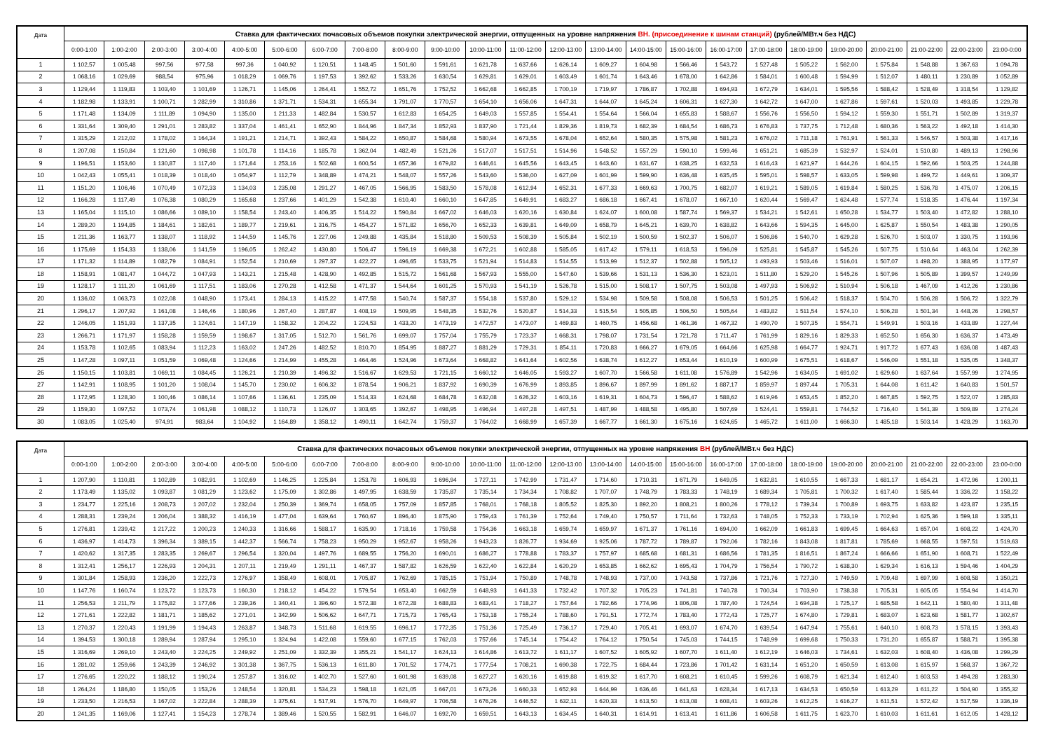| Дата | Ставка для фактических почасовых объемов покупки электрической энергии, отпущенных на уровне напряжения ВН. (присоединение к шинам станций) (рублей/МВт.ч без НДС) | | | | | | | | | | | | | | | | | | | | | | | |
| --- | --- | --- | --- | --- | --- | --- | --- | --- | --- | --- | --- | --- | --- | --- | --- | --- | --- | --- | --- | --- | --- | --- | --- | --- |
| | 0:00-1:00 | 1:00-2:00 | 2:00-3:00 | 3:00-4:00 | 4:00-5:00 | 5:00-6:00 | 6:00-7:00 | 7:00-8:00 | 8:00-9:00 | 9:00-10:00 | 10:00-11:00 | 11:00-12:00 | 12:00-13:00 | 13:00-14:00 | 14:00-15:00 | 15:00-16:00 | 16:00-17:00 | 17:00-18:00 | 18:00-19:00 | 19:00-20:00 | 20:00-21:00 | 21:00-22:00 | 22:00-23:00 | 23:00-0:00 |
| 1 | 1 102,57 | 1 005,48 | 997,56 | 977,58 | 997,36 | 1 040,92 | 1 120,51 | 1 148,45 | 1 501,60 | 1 591,61 | 1 621,78 | 1 637,66 | 1 626,14 | 1 609,27 | 1 604,98 | 1 566,46 | 1 543,72 | 1 527,48 | 1 505,22 | 1 562,00 | 1 575,84 | 1 548,88 | 1 367,63 | 1 094,78 |
| 2 | 1 068,16 | 1 029,69 | 988,54 | 975,96 | 1 018,29 | 1 069,76 | 1 197,53 | 1 392,62 | 1 533,26 | 1 630,54 | 1 629,81 | 1 629,01 | 1 603,49 | 1 601,74 | 1 643,46 | 1 678,00 | 1 642,86 | 1 584,01 | 1 600,48 | 1 594,99 | 1 512,07 | 1 480,11 | 1 230,89 | 1 052,89 |
| 3 | 1 129,44 | 1 119,83 | 1 103,40 | 1 101,69 | 1 126,71 | 1 145,06 | 1 264,41 | 1 552,72 | 1 651,76 | 1 752,52 | 1 662,68 | 1 662,85 | 1 700,19 | 1 719,97 | 1 786,87 | 1 702,88 | 1 694,93 | 1 672,79 | 1 634,01 | 1 595,56 | 1 588,42 | 1 528,49 | 1 318,54 | 1 129,82 |
| 4 | 1 182,98 | 1 133,91 | 1 100,71 | 1 282,99 | 1 310,86 | 1 371,71 | 1 534,31 | 1 655,34 | 1 791,07 | 1 770,57 | 1 654,10 | 1 656,06 | 1 647,31 | 1 644,07 | 1 645,24 | 1 606,31 | 1 627,30 | 1 642,72 | 1 647,00 | 1 627,86 | 1 597,61 | 1 520,03 | 1 493,85 | 1 229,78 |
| 5 | 1 171,48 | 1 134,09 | 1 111,89 | 1 094,90 | 1 135,00 | 1 211,33 | 1 482,84 | 1 530,57 | 1 612,83 | 1 654,25 | 1 649,03 | 1 557,85 | 1 554,41 | 1 554,64 | 1 566,04 | 1 655,83 | 1 588,67 | 1 556,76 | 1 556,50 | 1 594,12 | 1 559,30 | 1 551,71 | 1 502,89 | 1 319,37 |
| 6 | 1 331,64 | 1 309,40 | 1 291,01 | 1 283,82 | 1 337,04 | 1 461,41 | 1 652,90 | 1 844,96 | 1 847,34 | 1 852,93 | 1 837,90 | 1 721,44 | 1 829,36 | 1 819,73 | 1 682,39 | 1 684,54 | 1 686,73 | 1 676,83 | 1 737,75 | 1 712,48 | 1 680,36 | 1 563,22 | 1 492,18 | 1 414,30 |
| 7 | 1 315,29 | 1 212,02 | 1 178,02 | 1 164,34 | 1 191,21 | 1 214,71 | 1 392,43 | 1 584,22 | 1 650,87 | 1 584,68 | 1 580,94 | 1 673,55 | 1 678,04 | 1 652,64 | 1 580,35 | 1 575,98 | 1 581,23 | 1 676,02 | 1 711,18 | 1 761,91 | 1 561,33 | 1 546,57 | 1 503,38 | 1 417,16 |
| 8 | 1 207,08 | 1 150,84 | 1 121,60 | 1 098,98 | 1 101,78 | 1 114,16 | 1 185,78 | 1 362,04 | 1 482,49 | 1 521,26 | 1 517,07 | 1 517,51 | 1 514,96 | 1 548,52 | 1 557,29 | 1 590,10 | 1 599,46 | 1 651,21 | 1 685,39 | 1 532,97 | 1 524,01 | 1 510,80 | 1 489,13 | 1 298,96 |
| 9 | 1 196,51 | 1 153,60 | 1 130,87 | 1 117,40 | 1 171,64 | 1 253,16 | 1 502,68 | 1 600,54 | 1 657,36 | 1 679,82 | 1 646,61 | 1 645,56 | 1 643,45 | 1 643,60 | 1 631,67 | 1 638,25 | 1 632,53 | 1 616,43 | 1 621,97 | 1 644,26 | 1 604,15 | 1 592,66 | 1 503,25 | 1 244,88 |
| 10 | 1 042,43 | 1 055,41 | 1 018,39 | 1 018,40 | 1 054,97 | 1 112,79 | 1 348,89 | 1 474,21 | 1 548,07 | 1 557,26 | 1 543,60 | 1 536,00 | 1 627,09 | 1 601,99 | 1 599,90 | 1 636,48 | 1 635,45 | 1 595,01 | 1 598,57 | 1 633,05 | 1 599,98 | 1 499,72 | 1 449,61 | 1 309,37 |
| 11 | 1 151,20 | 1 106,46 | 1 070,49 | 1 072,33 | 1 134,03 | 1 235,08 | 1 291,27 | 1 467,05 | 1 566,95 | 1 583,50 | 1 578,08 | 1 612,94 | 1 652,31 | 1 677,33 | 1 669,63 | 1 700,75 | 1 682,07 | 1 619,21 | 1 589,05 | 1 619,84 | 1 580,25 | 1 536,78 | 1 475,07 | 1 206,15 |
| 12 | 1 166,28 | 1 117,49 | 1 076,38 | 1 080,29 | 1 165,68 | 1 237,66 | 1 401,29 | 1 542,38 | 1 610,40 | 1 660,10 | 1 647,85 | 1 649,91 | 1 683,27 | 1 686,18 | 1 667,41 | 1 678,07 | 1 667,10 | 1 620,44 | 1 569,47 | 1 624,48 | 1 577,74 | 1 518,35 | 1 476,44 | 1 197,34 |
| 13 | 1 165,04 | 1 115,10 | 1 086,66 | 1 089,10 | 1 158,54 | 1 243,40 | 1 406,35 | 1 514,22 | 1 590,84 | 1 667,02 | 1 646,03 | 1 620,16 | 1 630,84 | 1 624,07 | 1 600,08 | 1 587,74 | 1 569,37 | 1 534,21 | 1 542,61 | 1 650,28 | 1 534,77 | 1 503,40 | 1 472,82 | 1 288,10 |
| 14 | 1 289,20 | 1 194,85 | 1 184,61 | 1 182,61 | 1 189,77 | 1 219,61 | 1 316,75 | 1 454,27 | 1 571,82 | 1 656,70 | 1 652,33 | 1 639,81 | 1 649,09 | 1 658,79 | 1 645,21 | 1 639,70 | 1 638,82 | 1 643,66 | 1 594,35 | 1 645,00 | 1 625,87 | 1 550,54 | 1 483,38 | 1 290,05 |
| 15 | 1 211,36 | 1 163,77 | 1 138,07 | 1 118,92 | 1 144,59 | 1 145,76 | 1 227,06 | 1 249,88 | 1 435,84 | 1 518,80 | 1 509,53 | 1 508,39 | 1 505,84 | 1 502,19 | 1 500,59 | 1 502,37 | 1 506,07 | 1 506,86 | 1 540,70 | 1 629,28 | 1 526,70 | 1 503,07 | 1 330,75 | 1 193,96 |
| 16 | 1 175,69 | 1 154,33 | 1 138,06 | 1 141,59 | 1 196,05 | 1 262,42 | 1 430,80 | 1 506,47 | 1 596,19 | 1 669,38 | 1 672,21 | 1 602,88 | 1 585,05 | 1 617,42 | 1 579,11 | 1 618,53 | 1 596,09 | 1 525,81 | 1 545,87 | 1 545,26 | 1 507,75 | 1 510,64 | 1 463,04 | 1 262,39 |
| 17 | 1 171,32 | 1 114,89 | 1 082,79 | 1 084,91 | 1 152,54 | 1 210,69 | 1 297,37 | 1 422,27 | 1 496,65 | 1 533,75 | 1 521,94 | 1 514,83 | 1 514,55 | 1 513,99 | 1 512,37 | 1 502,88 | 1 505,12 | 1 493,93 | 1 503,46 | 1 516,01 | 1 507,07 | 1 498,20 | 1 388,95 | 1 177,97 |
| 18 | 1 158,91 | 1 081,47 | 1 044,72 | 1 047,93 | 1 143,21 | 1 215,48 | 1 428,90 | 1 492,85 | 1 515,72 | 1 561,68 | 1 567,93 | 1 555,00 | 1 547,60 | 1 539,66 | 1 531,13 | 1 536,30 | 1 523,01 | 1 511,80 | 1 529,20 | 1 545,26 | 1 507,96 | 1 505,89 | 1 399,57 | 1 249,99 |
| 19 | 1 128,17 | 1 111,20 | 1 061,69 | 1 117,51 | 1 183,06 | 1 270,28 | 1 412,58 | 1 471,37 | 1 544,64 | 1 601,25 | 1 570,93 | 1 541,19 | 1 526,78 | 1 515,00 | 1 508,17 | 1 507,75 | 1 503,08 | 1 497,93 | 1 506,92 | 1 510,94 | 1 506,18 | 1 467,09 | 1 412,26 | 1 230,86 |
| 20 | 1 136,02 | 1 063,73 | 1 022,08 | 1 048,90 | 1 173,41 | 1 284,13 | 1 415,22 | 1 477,58 | 1 540,74 | 1 587,37 | 1 554,18 | 1 537,80 | 1 529,12 | 1 534,98 | 1 509,58 | 1 508,08 | 1 506,53 | 1 501,25 | 1 506,42 | 1 518,37 | 1 504,70 | 1 506,28 | 1 506,72 | 1 322,79 |
| 21 | 1 296,17 | 1 207,92 | 1 161,08 | 1 146,46 | 1 180,96 | 1 267,40 | 1 287,87 | 1 408,19 | 1 509,95 | 1 548,35 | 1 532,76 | 1 520,87 | 1 514,33 | 1 515,54 | 1 505,85 | 1 506,50 | 1 505,64 | 1 483,82 | 1 511,54 | 1 574,10 | 1 506,28 | 1 501,34 | 1 448,26 | 1 298,57 |
| 22 | 1 246,05 | 1 151,93 | 1 137,35 | 1 124,61 | 1 147,19 | 1 158,32 | 1 204,22 | 1 224,53 | 1 433,20 | 1 473,19 | 1 472,57 | 1 473,07 | 1 469,83 | 1 460,75 | 1 456,68 | 1 461,36 | 1 467,32 | 1 490,70 | 1 507,35 | 1 554,71 | 1 549,91 | 1 503,16 | 1 433,89 | 1 227,44 |
| 23 | 1 266,71 | 1 171,97 | 1 158,28 | 1 159,59 | 1 198,67 | 1 317,05 | 1 512,70 | 1 561,76 | 1 699,07 | 1 757,04 | 1 755,79 | 1 723,37 | 1 668,31 | 1 798,07 | 1 731,54 | 1 721,78 | 1 711,47 | 1 761,99 | 1 829,16 | 1 829,33 | 1 652,50 | 1 656,30 | 1 636,37 | 1 473,49 |
| 24 | 1 153,78 | 1 102,65 | 1 083,94 | 1 112,23 | 1 163,02 | 1 247,26 | 1 482,52 | 1 810,70 | 1 854,95 | 1 887,27 | 1 881,29 | 1 729,31 | 1 854,11 | 1 720,83 | 1 666,27 | 1 679,05 | 1 664,66 | 1 625,98 | 1 664,77 | 1 924,71 | 1 917,72 | 1 677,43 | 1 636,08 | 1 487,43 |
| 25 | 1 147,28 | 1 097,11 | 1 051,59 | 1 069,48 | 1 124,66 | 1 214,99 | 1 455,28 | 1 464,46 | 1 524,96 | 1 673,64 | 1 668,82 | 1 641,64 | 1 602,56 | 1 638,74 | 1 612,27 | 1 653,44 | 1 610,19 | 1 600,99 | 1 675,51 | 1 618,67 | 1 546,09 | 1 551,18 | 1 535,05 | 1 348,37 |
| 26 | 1 150,15 | 1 103,81 | 1 069,11 | 1 084,45 | 1 126,21 | 1 210,39 | 1 496,32 | 1 516,67 | 1 629,53 | 1 721,15 | 1 660,12 | 1 646,05 | 1 593,27 | 1 607,70 | 1 566,58 | 1 611,08 | 1 576,89 | 1 542,96 | 1 634,05 | 1 691,02 | 1 629,60 | 1 637,64 | 1 557,99 | 1 274,95 |
| 27 | 1 142,91 | 1 108,95 | 1 101,20 | 1 108,04 | 1 145,70 | 1 230,02 | 1 606,32 | 1 878,54 | 1 906,21 | 1 837,92 | 1 690,39 | 1 676,99 | 1 893,85 | 1 896,67 | 1 897,99 | 1 891,62 | 1 887,17 | 1 859,97 | 1 897,44 | 1 705,31 | 1 644,08 | 1 611,42 | 1 640,83 | 1 501,57 |
| 28 | 1 172,95 | 1 128,30 | 1 100,46 | 1 086,14 | 1 107,66 | 1 136,61 | 1 235,09 | 1 514,33 | 1 624,68 | 1 684,78 | 1 632,08 | 1 626,32 | 1 603,16 | 1 619,31 | 1 604,73 | 1 596,47 | 1 588,62 | 1 619,96 | 1 653,45 | 1 852,20 | 1 667,85 | 1 592,75 | 1 522,07 | 1 285,83 |
| 29 | 1 159,30 | 1 097,52 | 1 073,74 | 1 061,98 | 1 088,12 | 1 110,73 | 1 126,07 | 1 303,65 | 1 392,67 | 1 498,95 | 1 496,94 | 1 497,28 | 1 497,51 | 1 487,99 | 1 488,58 | 1 495,80 | 1 507,69 | 1 524,41 | 1 559,81 | 1 744,52 | 1 716,40 | 1 541,39 | 1 509,89 | 1 274,24 |
| 30 | 1 083,05 | 1 025,40 | 974,91 | 983,64 | 1 104,92 | 1 164,89 | 1 358,12 | 1 490,11 | 1 642,74 | 1 759,37 | 1 764,02 | 1 668,99 | 1 657,39 | 1 667,77 | 1 661,30 | 1 675,16 | 1 624,65 | 1 465,72 | 1 611,00 | 1 666,30 | 1 485,18 | 1 503,14 | 1 428,29 | 1 163,70 |
| Дата | Ставка для фактических почасовых объемов покупки электрической энергии, отпущенных на уровне напряжения ВН (рублей/МВт.ч без НДС) | | | | | | | | | | | | | | | | | | | | | | | |
| --- | --- | --- | --- | --- | --- | --- | --- | --- | --- | --- | --- | --- | --- | --- | --- | --- | --- | --- | --- | --- | --- | --- | --- | --- |
| | 0:00-1:00 | 1:00-2:00 | 2:00-3:00 | 3:00-4:00 | 4:00-5:00 | 5:00-6:00 | 6:00-7:00 | 7:00-8:00 | 8:00-9:00 | 9:00-10:00 | 10:00-11:00 | 11:00-12:00 | 12:00-13:00 | 13:00-14:00 | 14:00-15:00 | 15:00-16:00 | 16:00-17:00 | 17:00-18:00 | 18:00-19:00 | 19:00-20:00 | 20:00-21:00 | 21:00-22:00 | 22:00-23:00 | 23:00-0:00 |
| 1 | 1 207,90 | 1 110,81 | 1 102,89 | 1 082,91 | 1 102,69 | 1 146,25 | 1 225,84 | 1 253,78 | 1 606,93 | 1 696,94 | 1 727,11 | 1 742,99 | 1 731,47 | 1 714,60 | 1 710,31 | 1 671,79 | 1 649,05 | 1 632,81 | 1 610,55 | 1 667,33 | 1 681,17 | 1 654,21 | 1 472,96 | 1 200,11 |
| 2 | 1 173,49 | 1 135,02 | 1 093,87 | 1 081,29 | 1 123,62 | 1 175,09 | 1 302,86 | 1 497,95 | 1 638,59 | 1 735,87 | 1 735,14 | 1 734,34 | 1 708,82 | 1 707,07 | 1 748,79 | 1 783,33 | 1 748,19 | 1 689,34 | 1 705,81 | 1 700,32 | 1 617,40 | 1 585,44 | 1 336,22 | 1 158,22 |
| 3 | 1 234,77 | 1 225,16 | 1 208,73 | 1 207,02 | 1 232,04 | 1 250,39 | 1 369,74 | 1 658,05 | 1 757,09 | 1 857,85 | 1 768,01 | 1 768,18 | 1 805,52 | 1 825,30 | 1 892,20 | 1 808,21 | 1 800,26 | 1 778,12 | 1 739,34 | 1 700,89 | 1 693,75 | 1 633,82 | 1 423,87 | 1 235,15 |
| 4 | 1 288,31 | 1 239,24 | 1 206,04 | 1 388,32 | 1 416,19 | 1 477,04 | 1 639,64 | 1 760,67 | 1 896,40 | 1 875,90 | 1 759,43 | 1 761,39 | 1 752,64 | 1 749,40 | 1 750,57 | 1 711,64 | 1 732,63 | 1 748,05 | 1 752,33 | 1 733,19 | 1 702,94 | 1 625,36 | 1 599,18 | 1 335,11 |
| 5 | 1 276,81 | 1 239,42 | 1 217,22 | 1 200,23 | 1 240,33 | 1 316,66 | 1 588,17 | 1 635,90 | 1 718,16 | 1 759,58 | 1 754,36 | 1 663,18 | 1 659,74 | 1 659,97 | 1 671,37 | 1 761,16 | 1 694,00 | 1 662,09 | 1 661,83 | 1 699,45 | 1 664,63 | 1 657,04 | 1 608,22 | 1 424,70 |
| 6 | 1 436,97 | 1 414,73 | 1 396,34 | 1 389,15 | 1 442,37 | 1 566,74 | 1 758,23 | 1 950,29 | 1 952,67 | 1 958,26 | 1 943,23 | 1 826,77 | 1 934,69 | 1 925,06 | 1 787,72 | 1 789,87 | 1 792,06 | 1 782,16 | 1 843,08 | 1 817,81 | 1 785,69 | 1 668,55 | 1 597,51 | 1 519,63 |
| 7 | 1 420,62 | 1 317,35 | 1 283,35 | 1 269,67 | 1 296,54 | 1 320,04 | 1 497,76 | 1 689,55 | 1 756,20 | 1 690,01 | 1 686,27 | 1 778,88 | 1 783,37 | 1 757,97 | 1 685,68 | 1 681,31 | 1 686,56 | 1 781,35 | 1 816,51 | 1 867,24 | 1 666,66 | 1 651,90 | 1 608,71 | 1 522,49 |
| 8 | 1 312,41 | 1 256,17 | 1 226,93 | 1 204,31 | 1 207,11 | 1 219,49 | 1 291,11 | 1 467,37 | 1 587,82 | 1 626,59 | 1 622,40 | 1 622,84 | 1 620,29 | 1 653,85 | 1 662,62 | 1 695,43 | 1 704,79 | 1 756,54 | 1 790,72 | 1 638,30 | 1 629,34 | 1 616,13 | 1 594,46 | 1 404,29 |
| 9 | 1 301,84 | 1 258,93 | 1 236,20 | 1 222,73 | 1 276,97 | 1 358,49 | 1 608,01 | 1 705,87 | 1 762,69 | 1 785,15 | 1 751,94 | 1 750,89 | 1 748,78 | 1 748,93 | 1 737,00 | 1 743,58 | 1 737,86 | 1 721,76 | 1 727,30 | 1 749,59 | 1 709,48 | 1 697,99 | 1 608,58 | 1 350,21 |
| 10 | 1 147,76 | 1 160,74 | 1 123,72 | 1 123,73 | 1 160,30 | 1 218,12 | 1 454,22 | 1 579,54 | 1 653,40 | 1 662,59 | 1 648,93 | 1 641,33 | 1 732,42 | 1 707,32 | 1 705,23 | 1 741,81 | 1 740,78 | 1 700,34 | 1 703,90 | 1 738,38 | 1 705,31 | 1 605,05 | 1 554,94 | 1 414,70 |
| 11 | 1 256,53 | 1 211,79 | 1 175,82 | 1 177,66 | 1 239,36 | 1 340,41 | 1 396,60 | 1 572,38 | 1 672,28 | 1 688,83 | 1 683,41 | 1 718,27 | 1 757,64 | 1 782,66 | 1 774,96 | 1 806,08 | 1 787,40 | 1 724,54 | 1 694,38 | 1 725,17 | 1 685,58 | 1 642,11 | 1 580,40 | 1 311,48 |
| 12 | 1 271,61 | 1 222,82 | 1 181,71 | 1 185,62 | 1 271,01 | 1 342,99 | 1 506,62 | 1 647,71 | 1 715,73 | 1 765,43 | 1 753,18 | 1 755,24 | 1 788,60 | 1 791,51 | 1 772,74 | 1 783,40 | 1 772,43 | 1 725,77 | 1 674,80 | 1 729,81 | 1 683,07 | 1 623,68 | 1 581,77 | 1 302,67 |
| 13 | 1 270,37 | 1 220,43 | 1 191,99 | 1 194,43 | 1 263,87 | 1 348,73 | 1 511,68 | 1 619,55 | 1 696,17 | 1 772,35 | 1 751,36 | 1 725,49 | 1 736,17 | 1 729,40 | 1 705,41 | 1 693,07 | 1 674,70 | 1 639,54 | 1 647,94 | 1 755,61 | 1 640,10 | 1 608,73 | 1 578,15 | 1 393,43 |
| 14 | 1 394,53 | 1 300,18 | 1 289,94 | 1 287,94 | 1 295,10 | 1 324,94 | 1 422,08 | 1 559,60 | 1 677,15 | 1 762,03 | 1 757,66 | 1 745,14 | 1 754,42 | 1 764,12 | 1 750,54 | 1 745,03 | 1 744,15 | 1 748,99 | 1 699,68 | 1 750,33 | 1 731,20 | 1 655,87 | 1 588,71 | 1 395,38 |
| 15 | 1 316,69 | 1 269,10 | 1 243,40 | 1 224,25 | 1 249,92 | 1 251,09 | 1 332,39 | 1 355,21 | 1 541,17 | 1 624,13 | 1 614,86 | 1 613,72 | 1 611,17 | 1 607,52 | 1 605,92 | 1 607,70 | 1 611,40 | 1 612,19 | 1 646,03 | 1 734,61 | 1 632,03 | 1 608,40 | 1 436,08 | 1 299,29 |
| 16 | 1 281,02 | 1 259,66 | 1 243,39 | 1 246,92 | 1 301,38 | 1 367,75 | 1 536,13 | 1 611,80 | 1 701,52 | 1 774,71 | 1 777,54 | 1 708,21 | 1 690,38 | 1 722,75 | 1 684,44 | 1 723,86 | 1 701,42 | 1 631,14 | 1 651,20 | 1 650,59 | 1 613,08 | 1 615,97 | 1 568,37 | 1 367,72 |
| 17 | 1 276,65 | 1 220,22 | 1 188,12 | 1 190,24 | 1 257,87 | 1 316,02 | 1 402,70 | 1 527,60 | 1 601,98 | 1 639,08 | 1 627,27 | 1 620,16 | 1 619,88 | 1 619,32 | 1 617,70 | 1 608,21 | 1 610,45 | 1 599,26 | 1 608,79 | 1 621,34 | 1 612,40 | 1 603,53 | 1 494,28 | 1 283,30 |
| 18 | 1 264,24 | 1 186,80 | 1 150,05 | 1 153,26 | 1 248,54 | 1 320,81 | 1 534,23 | 1 598,18 | 1 621,05 | 1 667,01 | 1 673,26 | 1 660,33 | 1 652,93 | 1 644,99 | 1 636,46 | 1 641,63 | 1 628,34 | 1 617,13 | 1 634,53 | 1 650,59 | 1 613,29 | 1 611,22 | 1 504,90 | 1 355,32 |
| 19 | 1 233,50 | 1 216,53 | 1 167,02 | 1 222,84 | 1 288,39 | 1 375,61 | 1 517,91 | 1 576,70 | 1 649,97 | 1 706,58 | 1 676,26 | 1 646,52 | 1 632,11 | 1 620,33 | 1 613,50 | 1 613,08 | 1 608,41 | 1 603,26 | 1 612,25 | 1 616,27 | 1 611,51 | 1 572,42 | 1 517,59 | 1 336,19 |
| 20 | 1 241,35 | 1 169,06 | 1 127,41 | 1 154,23 | 1 278,74 | 1 389,46 | 1 520,55 | 1 582,91 | 1 646,07 | 1 692,70 | 1 659,51 | 1 643,13 | 1 634,45 | 1 640,31 | 1 614,91 | 1 613,41 | 1 611,86 | 1 606,58 | 1 611,75 | 1 623,70 | 1 610,03 | 1 611,61 | 1 612,05 | 1 428,12 |